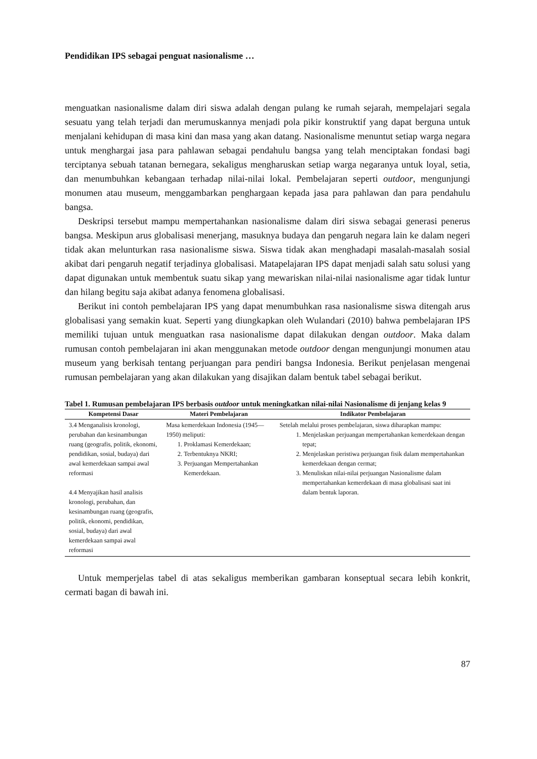Pendidikan IPS sebagai penguat nasionalisme …
menguatkan nasionalisme dalam diri siswa adalah dengan pulang ke rumah sejarah, mempelajari segala sesuatu yang telah terjadi dan merumuskannya menjadi pola pikir konstruktif yang dapat berguna untuk menjalani kehidupan di masa kini dan masa yang akan datang. Nasionalisme menuntut setiap warga negara untuk menghargai jasa para pahlawan sebagai pendahulu bangsa yang telah menciptakan fondasi bagi terciptanya sebuah tatanan bernegara, sekaligus mengharuskan setiap warga negaranya untuk loyal, setia, dan menumbuhkan kebangaan terhadap nilai-nilai lokal. Pembelajaran seperti outdoor, mengunjungi monumen atau museum, menggambarkan penghargaan kepada jasa para pahlawan dan para pendahulu bangsa.
Deskripsi tersebut mampu mempertahankan nasionalisme dalam diri siswa sebagai generasi penerus bangsa. Meskipun arus globalisasi menerjang, masuknya budaya dan pengaruh negara lain ke dalam negeri tidak akan melunturkan rasa nasionalisme siswa. Siswa tidak akan menghadapi masalah-masalah sosial akibat dari pengaruh negatif terjadinya globalisasi. Matapelajaran IPS dapat menjadi salah satu solusi yang dapat digunakan untuk membentuk suatu sikap yang mewariskan nilai-nilai nasionalisme agar tidak luntur dan hilang begitu saja akibat adanya fenomena globalisasi.
Berikut ini contoh pembelajaran IPS yang dapat menumbuhkan rasa nasionalisme siswa ditengah arus globalisasi yang semakin kuat. Seperti yang diungkapkan oleh Wulandari (2010) bahwa pembelajaran IPS memiliki tujuan untuk menguatkan rasa nasionalisme dapat dilakukan dengan outdoor. Maka dalam rumusan contoh pembelajaran ini akan menggunakan metode outdoor dengan mengunjungi monumen atau museum yang berkisah tentang perjuangan para pendiri bangsa Indonesia. Berikut penjelasan mengenai rumusan pembelajaran yang akan dilakukan yang disajikan dalam bentuk tabel sebagai berikut.
Tabel 1. Rumusan pembelajaran IPS berbasis outdoor untuk meningkatkan nilai-nilai Nasionalisme di jenjang kelas 9
| Kompetensi Dasar | Materi Pembelajaran | Indikator Pembelajaran |
| --- | --- | --- |
| 3.4 Menganalisis kronologi, perubahan dan kesinambungan ruang (geografis, politik, ekonomi, pendidikan, sosial, budaya) dari awal kemerdekaan sampai awal reformasi 4.4 Menyajikan hasil analisis kronologi, perubahan, dan kesinambungan ruang (geografis, politik, ekonomi, pendidikan, sosial, budaya) dari awal kemerdekaan sampai awal reformasi | Masa kemerdekaan Indonesia (1945—1950) meliputi: 1. Proklamasi Kemerdekaan; 2. Terbentuknya NKRI; 3. Perjuangan Mempertahankan Kemerdekaan. | Setelah melalui proses pembelajaran, siswa diharapkan mampu: 1. Menjelaskan perjuangan mempertahankan kemerdekaan dengan tepat; 2. Menjelaskan peristiwa perjuangan fisik dalam mempertahankan kemerdekaan dengan cermat; 3. Menuliskan nilai-nilai perjuangan Nasionalisme dalam mempertahankan kemerdekaan di masa globalisasi saat ini dalam bentuk laporan. |
Untuk memperjelas tabel di atas sekaligus memberikan gambaran konseptual secara lebih konkrit, cermati bagan di bawah ini.
87